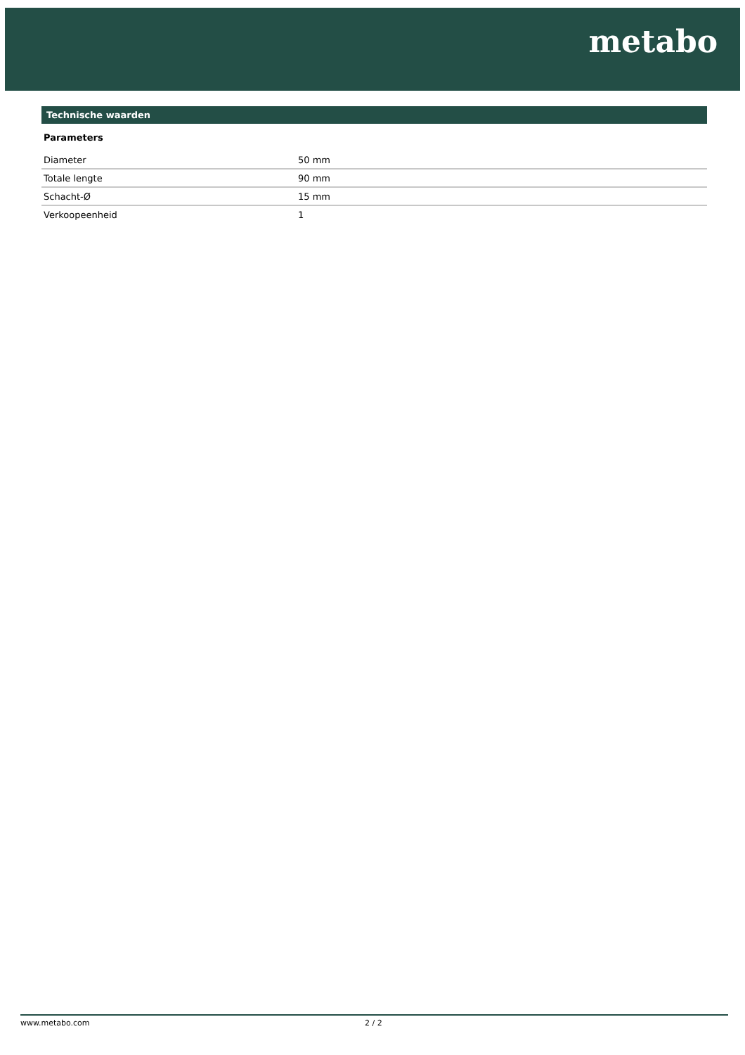metabo
Technische waarden
Parameters
| Diameter | 50 mm |
| Totale lengte | 90 mm |
| Schacht-Ø | 15 mm |
| Verkoopeenheid | 1 |
www.metabo.com 2 / 2